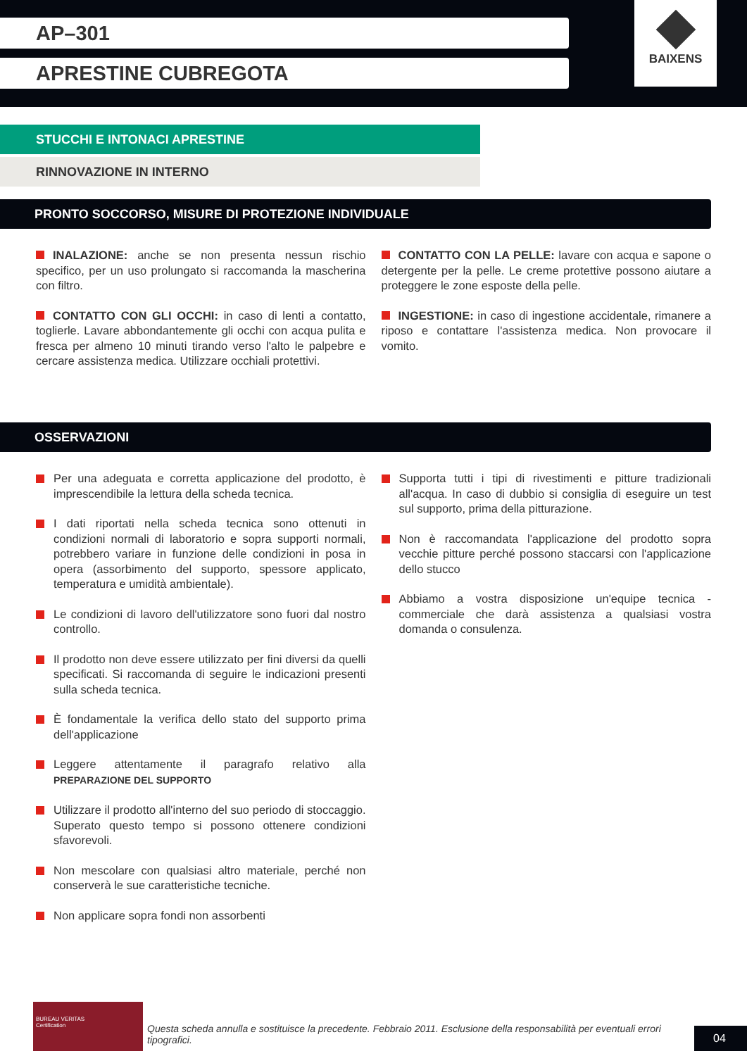AP–301
APRESTINE CUBREGOTA
BAIXENS
STUCCHI E INTONACI APRESTINE
RINNOVAZIONE IN INTERNO
PRONTO SOCCORSO, MISURE DI PROTEZIONE INDIVIDUALE
INALAZIONE: anche se non presenta nessun rischio specifico, per un uso prolungato si raccomanda la mascherina con filtro.
CONTATTO CON GLI OCCHI: in caso di lenti a contatto, toglierle. Lavare abbondantemente gli occhi con acqua pulita e fresca per almeno 10 minuti tirando verso l'alto le palpebre e cercare assistenza medica. Utilizzare occhiali protettivi.
CONTATTO CON LA PELLE: lavare con acqua e sapone o detergente per la pelle. Le creme protettive possono aiutare a proteggere le zone esposte della pelle.
INGESTIONE: in caso di ingestione accidentale, rimanere a riposo e contattare l'assistenza medica. Non provocare il vomito.
OSSERVAZIONI
Per una adeguata e corretta applicazione del prodotto, è imprescendibile la lettura della scheda tecnica.
I dati riportati nella scheda tecnica sono ottenuti in condizioni normali di laboratorio e sopra supporti normali, potrebbero variare in funzione delle condizioni in posa in opera (assorbimento del supporto, spessore applicato, temperatura e umidità ambientale).
Le condizioni di lavoro dell'utilizzatore sono fuori dal nostro controllo.
Il prodotto non deve essere utilizzato per fini diversi da quelli specificati. Si raccomanda di seguire le indicazioni presenti sulla scheda tecnica.
È fondamentale la verifica dello stato del supporto prima dell'applicazione
Leggere attentamente il paragrafo relativo alla PREPARAZIONE DEL SUPPORTO
Utilizzare il prodotto all'interno del suo periodo di stoccaggio. Superato questo tempo si possono ottenere condizioni sfavorevoli.
Non mescolare con qualsiasi altro materiale, perché non conserverà le sue caratteristiche tecniche.
Non applicare sopra fondi non assorbenti
Supporta tutti i tipi di rivestimenti e pitture tradizionali all'acqua. In caso di dubbio si consiglia di eseguire un test sul supporto, prima della pitturazione.
Non è raccomandata l'applicazione del prodotto sopra vecchie pitture perché possono staccarsi con l'applicazione dello stucco
Abbiamo a vostra disposizione un'equipe tecnica - commerciale che darà assistenza a qualsiasi vostra domanda o consulenza.
BUREAU VERITAS
Certification
Questa scheda annulla e sostituisce la precedente. Febbraio 2011. Esclusione della responsabilità per eventuali errori tipografici.
04